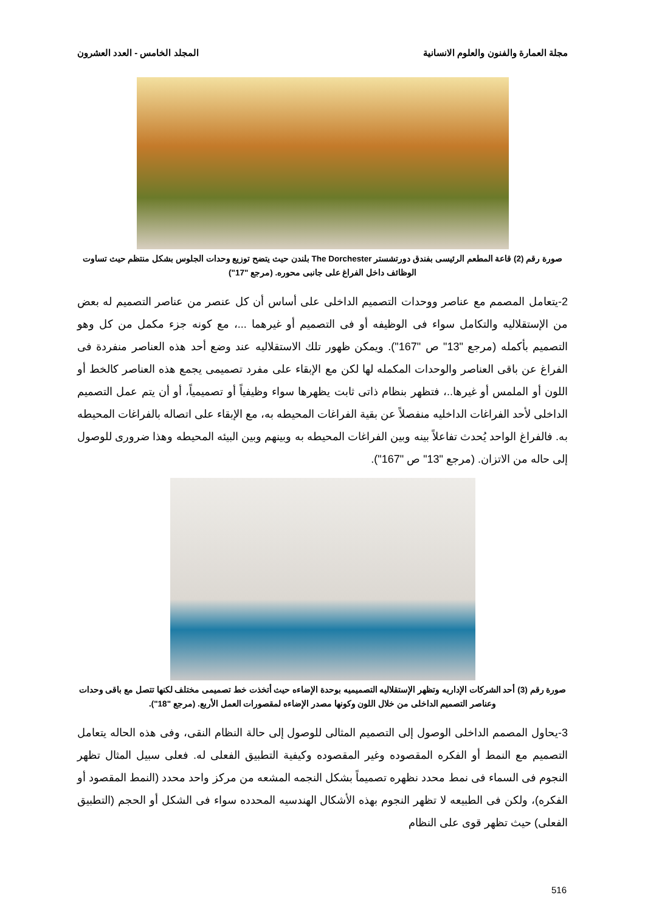مجلة العمارة والفنون والعلوم الانسانية المجلد الخامس - العدد العشرون
صورة رقم (2) قاعة المطعم الرئيسى بفندق دورتشستر The Dorchester بلندن حيث يتضح توزيع وحدات الجلوس بشكل منتظم حيث تساوت الوظائف داخل الفراغ على جانبى محوره. (مرجع "17")
2-يتعامل المصمم مع عناصر ووحدات التصميم الداخلى على أساس أن كل عنصر من عناصر التصميم له بعض من الإستقلاليه والتكامل سواء فى الوظيفه أو فى التصميم أو غيرهما ...، مع كونه جزء مكمل من كل وهو التصميم بأكمله (مرجع "13" ص "167"). ويمكن ظهور تلك الاستقلاليه عند وضع أحد هذه العناصر منفردة فى الفراغ عن باقى العناصر والوحدات المكمله لها لكن مع الإبقاء على مفرد تصميمى يجمع هذه العناصر كالخط أو اللون أو الملمس أو غيرها..، فتظهر بنظام ذاتى ثابت يظهرها سواء وظيفياً أو تصميمياً، أو أن يتم عمل التصميم الداخلى لأحد الفراغات الداخليه منفصلاً عن بقية الفراغات المحيطه به، مع الإبقاء على اتصاله بالفراغات المحيطه به. فالفراغ الواحد يُحدث تفاعلاً بينه وبين الفراغات المحيطه به وبينهم وبين البيئه المحيطه وهذا ضرورى للوصول إلى حاله من الاتزان. (مرجع "13" ص "167").
صورة رقم (3) أحد الشركات الإداريه وتظهر الإستقلاليه التصميميه بوحدة الإضاءه حيث أتخذت خط تصميمى مختلف لكنها تتصل مع باقى وحدات وعناصر التصميم الداخلى من خلال اللون وكونها مصدر الإضاءه لمقصورات العمل الأربع. (مرجع "18").
3-يحاول المصمم الداخلى الوصول إلى التصميم المثالى للوصول إلى حالة النظام النقى، وفى هذه الحاله يتعامل التصميم مع النمط أو الفكره المقصوده وغير المقصوده وكيفية التطبيق الفعلى له. فعلى سبيل المثال تظهر النجوم فى السماء فى نمط محدد نظهره تصميماً بشكل النجمه المشعه من مركز واحد محدد (النمط المقصود أو الفكره)، ولكن فى الطبيعه لا تظهر النجوم بهذه الأشكال الهندسيه المحدده سواء فى الشكل أو الحجم (التطبيق الفعلى) حيث تظهر قوى على النظام
516